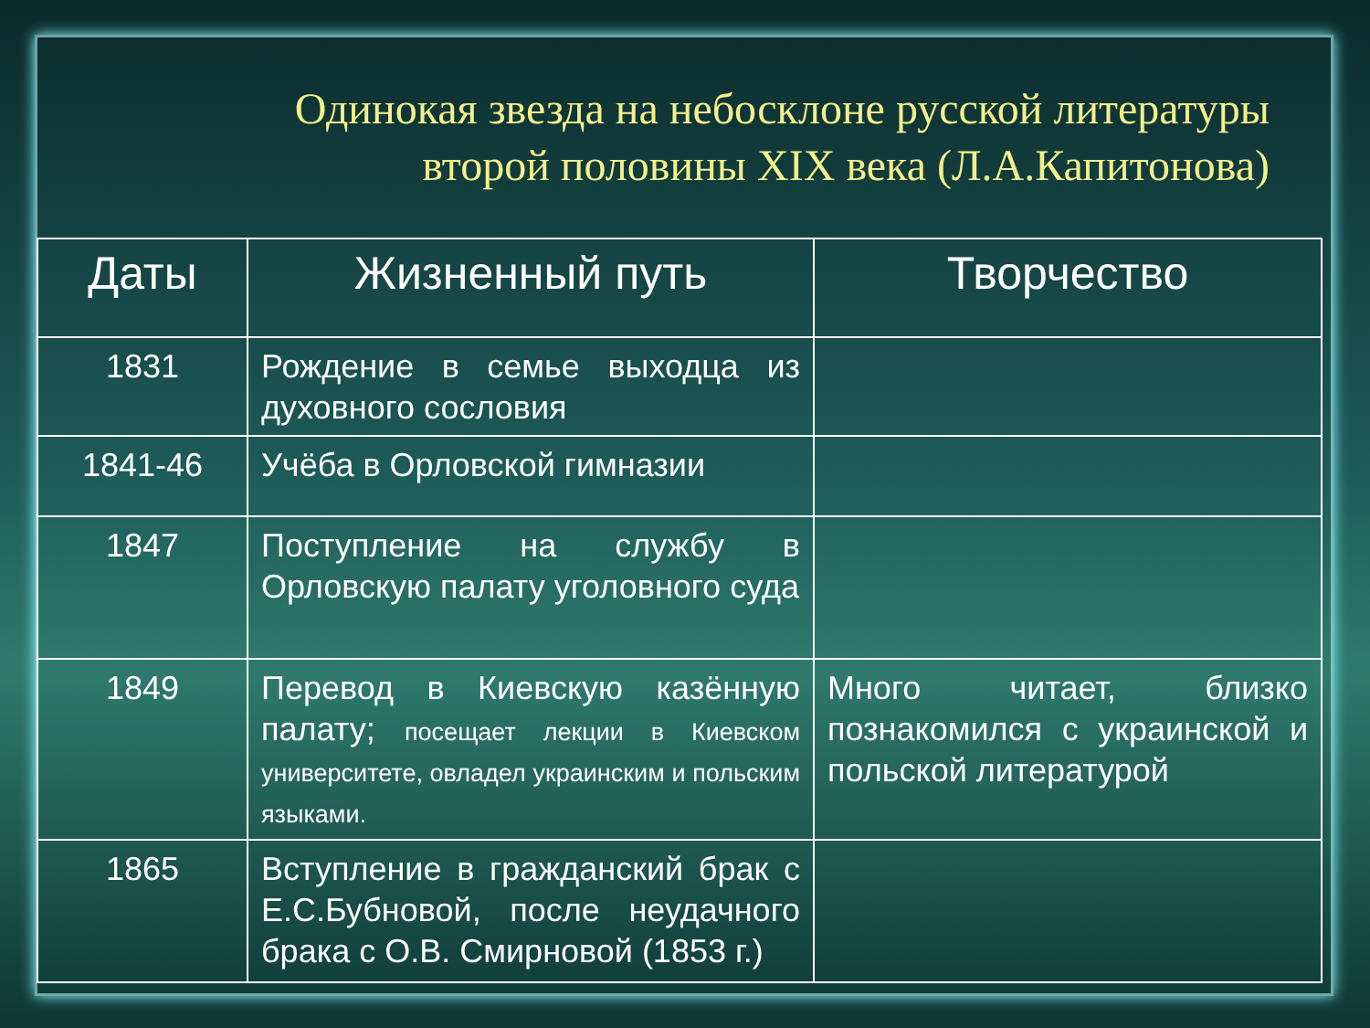Одинокая звезда на небосклоне русской литературы
второй половины XIX века (Л.А.Капитонова)
| Даты | Жизненный путь | Творчество |
| --- | --- | --- |
| 1831 | Рождение в семье выходца из духовного сословия | |
| 1841-46 | Учёба в Орловской гимназии | |
| 1847 | Поступление на службу в Орловскую палату уголовного суда | |
| 1849 | Перевод в Киевскую казённую палату; посещает лекции в Киевском университете, овладел украинским и польским языками. | Много читает, близко познакомился с украинской и польской литературой |
| 1865 | Вступление в гражданский брак с Е.С.Бубновой, после неудачного брака с О.В. Смирновой (1853 г.) | |